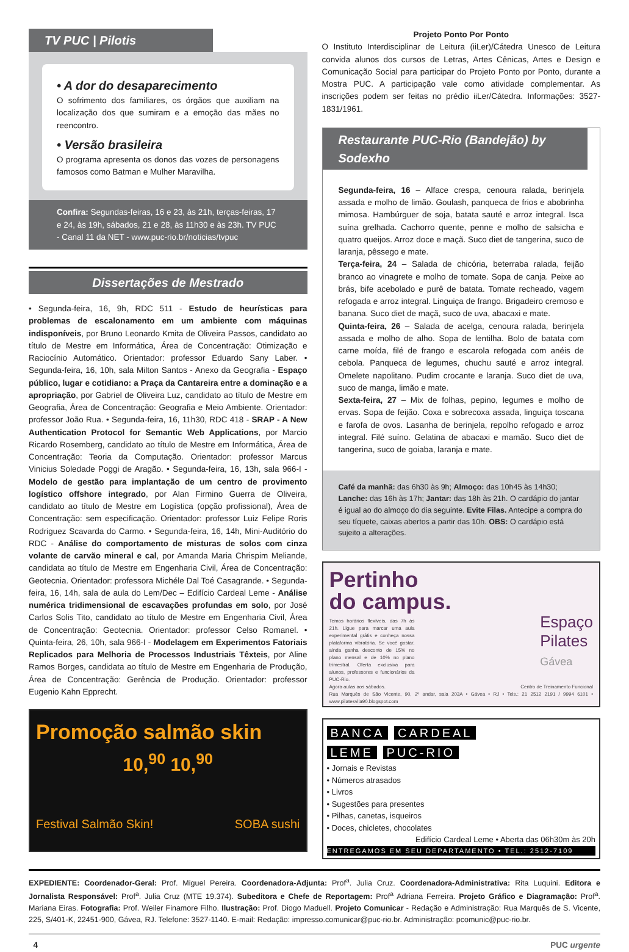TV PUC | Pilotis
• A dor do desaparecimento
O sofrimento dos familiares, os órgãos que auxiliam na localização dos que sumiram e a emoção das mães no reencontro.
• Versão brasileira
O programa apresenta os donos das vozes de personagens famosos como Batman e Mulher Maravilha.
Confira: Segundas-feiras, 16 e 23, às 21h, terças-feiras, 17 e 24, às 19h, sábados, 21 e 28, às 11h30 e às 23h. TV PUC - Canal 11 da NET - www.puc-rio.br/noticias/tvpuc
Dissertações de Mestrado
• Segunda-feira, 16, 9h, RDC 511 - Estudo de heurísticas para problemas de escalonamento em um ambiente com máquinas indisponíveis, por Bruno Leonardo Kmita de Oliveira Passos, candidato ao título de Mestre em Informática, Área de Concentração: Otimização e Raciocínio Automático. Orientador: professor Eduardo Sany Laber. • Segunda-feira, 16, 10h, sala Milton Santos - Anexo da Geografia - Espaço público, lugar e cotidiano: a Praça da Cantareira entre a dominação e a apropriação, por Gabriel de Oliveira Luz, candidato ao título de Mestre em Geografia, Área de Concentração: Geografia e Meio Ambiente. Orientador: professor João Rua. • Segunda-feira, 16, 11h30, RDC 418 - SRAP - A New Authentication Protocol for Semantic Web Applications, por Marcio Ricardo Rosemberg, candidato ao título de Mestre em Informática, Área de Concentração: Teoria da Computação. Orientador: professor Marcus Vinicius Soledade Poggi de Aragão. • Segunda-feira, 16, 13h, sala 966-I - Modelo de gestão para implantação de um centro de provimento logístico offshore integrado, por Alan Firmino Guerra de Oliveira, candidato ao título de Mestre em Logística (opção profissional), Área de Concentração: sem especificação. Orientador: professor Luiz Felipe Roris Rodriguez Scavarda do Carmo. • Segunda-feira, 16, 14h, Mini-Auditório do RDC - Análise do comportamento de misturas de solos com cinza volante de carvão mineral e cal, por Amanda Maria Chrispim Meliande, candidata ao título de Mestre em Engenharia Civil, Área de Concentração: Geotecnia. Orientador: professora Michéle Dal Toé Casagrande. • Segunda-feira, 16, 14h, sala de aula do Lem/Dec – Edifício Cardeal Leme - Análise numérica tridimensional de escavações profundas em solo, por José Carlos Solis Tito, candidato ao título de Mestre em Engenharia Civil, Área de Concentração: Geotecnia. Orientador: professor Celso Romanel. • Quinta-feira, 26, 10h, sala 966-I - Modelagem em Experimentos Fatoriais Replicados para Melhoria de Processos Industriais Têxteis, por Aline Ramos Borges, candidata ao título de Mestre em Engenharia de Produção, Área de Concentração: Gerência de Produção. Orientador: professor Eugenio Kahn Epprecht.
Promoção salmão skin
10,<sup>90</sup> 10,<sup>90</sup>
Festival Salmão Skin! SOBA sushi
Projeto Ponto Por Ponto
O Instituto Interdisciplinar de Leitura (iiLer)/Cátedra Unesco de Leitura convida alunos dos cursos de Letras, Artes Cênicas, Artes e Design e Comunicação Social para participar do Projeto Ponto por Ponto, durante a Mostra PUC. A participação vale como atividade complementar. As inscrições podem ser feitas no prédio iiLer/Cátedra. Informações: 3527-1831/1961.
Restaurante PUC-Rio (Bandejão) by Sodexho
Segunda-feira, 16 – Alface crespa, cenoura ralada, berinjela assada e molho de limão. Goulash, panqueca de frios e abobrinha mimosa. Hambúrguer de soja, batata sauté e arroz integral. Isca suína grelhada. Cachorro quente, penne e molho de salsicha e quatro queijos. Arroz doce e maçã. Suco diet de tangerina, suco de laranja, pêssego e mate.
Terça-feira, 24 – Salada de chicória, beterraba ralada, feijão branco ao vinagrete e molho de tomate. Sopa de canja. Peixe ao brás, bife acebolado e purê de batata. Tomate recheado, vagem refogada e arroz integral. Linguiça de frango. Brigadeiro cremoso e banana. Suco diet de maçã, suco de uva, abacaxi e mate.
Quinta-feira, 26 – Salada de acelga, cenoura ralada, berinjela assada e molho de alho. Sopa de lentilha. Bolo de batata com carne moída, filé de frango e escarola refogada com anéis de cebola. Panqueca de legumes, chuchu sauté e arroz integral. Omelete napolitano. Pudim crocante e laranja. Suco diet de uva, suco de manga, limão e mate.
Sexta-feira, 27 – Mix de folhas, pepino, legumes e molho de ervas. Sopa de feijão. Coxa e sobrecoxa assada, linguiça toscana e farofa de ovos. Lasanha de berinjela, repolho refogado e arroz integral. Filé suíno. Gelatina de abacaxi e mamão. Suco diet de tangerina, suco de goiaba, laranja e mate.
Café da manhã: das 6h30 às 9h; Almoço: das 10h45 às 14h30; Lanche: das 16h às 17h; Jantar: das 18h às 21h. O cardápio do jantar é igual ao do almoço do dia seguinte. Evite Filas. Antecipe a compra do seu tíquete, caixas abertos a partir das 10h. OBS: O cardápio está sujeito a alterações.
Pertinho
do campus.
Espaço
Pilates
Gávea
Temos horários flexíveis, das 7h às 21h. Ligue para marcar uma aula experimental grátis e conheça nossa plataforma vibratória. Se você gostar, ainda ganha desconto de 15% no plano mensal e de 10% no plano trimestral. Oferta exclusiva para alunos, professores e funcionários da PUC-Rio.
Agora aulas aos sábados. Centro de Treinamento Funcional
Rua Marquês de São Vicente, 90, 2º andar, sala 203A • Gávea • RJ • Tels.: 21 2512 2191 / 9994 6101 • www.pilatesvila90.blogspot.com
BANCA CARDEAL
LEME PUC-RIO
• Jornais e Revistas
• Números atrasados
• Livros
• Sugestões para presentes
• Pilhas, canetas, isqueiros
• Doces, chicletes, chocolates
Edifício Cardeal Leme • Aberta das 06h30m às 20h
ENTREGAMOS EM SEU DEPARTAMENTO • TEL.: 2512-7109
EXPEDIENTE: Coordenador-Geral: Prof. Miguel Pereira. Coordenadora-Adjunta: Prof<sup>a</sup>. Julia Cruz. Coordenadora-Administrativa: Rita Luquini. Editora e Jornalista Responsável: Prof<sup>a</sup>. Julia Cruz (MTE 19.374). Subeditora e Chefe de Reportagem: Prof<sup>a</sup> Adriana Ferreira. Projeto Gráfico e Diagramação: Prof<sup>a</sup>. Mariana Eiras. Fotografia: Prof. Weiler Finamore Filho. Ilustração: Prof. Diogo Maduell. Projeto Comunicar - Redação e Administração: Rua Marquês de S. Vicente, 225, S/401-K, 22451-900, Gávea, RJ. Telefone: 3527-1140. E-mail: Redação: impresso.comunicar@puc-rio.br. Administração: pcomunic@puc-rio.br.
4 PUC urgente